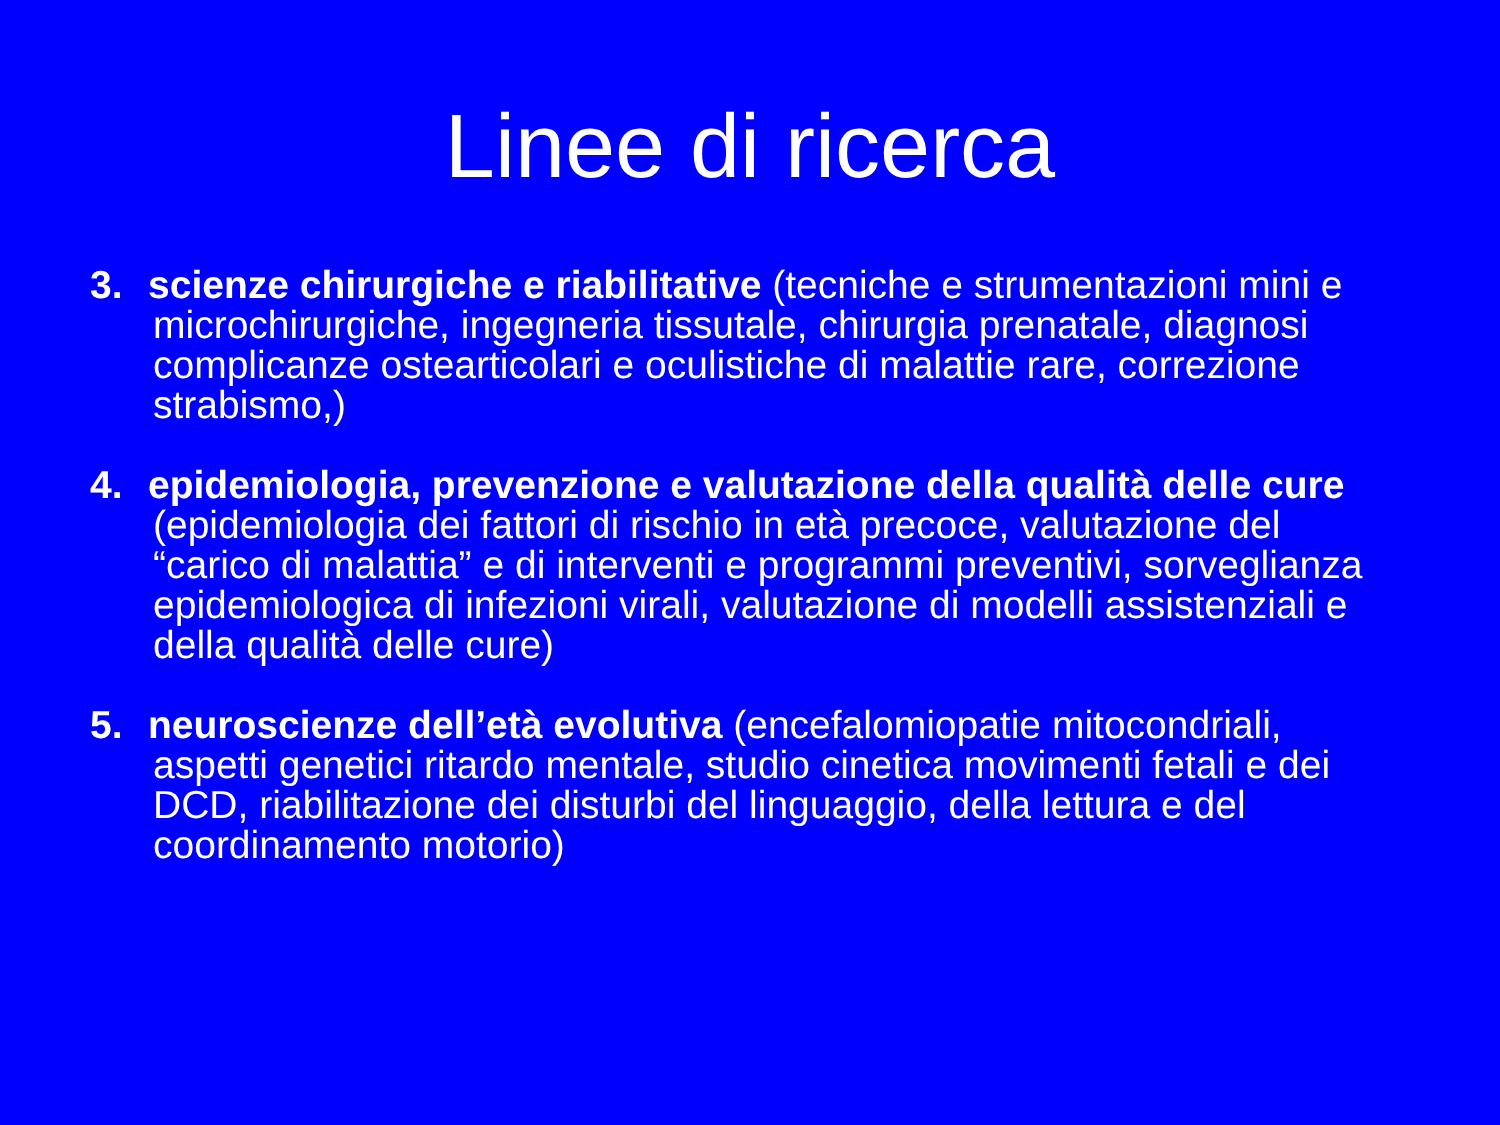Linee di ricerca
3. scienze chirurgiche e riabilitative (tecniche e strumentazioni mini e microchirurgiche, ingegneria tissutale, chirurgia prenatale, diagnosi complicanze ostearticolari e oculistiche di malattie rare, correzione strabismo,)
4. epidemiologia, prevenzione e valutazione della qualità delle cure (epidemiologia dei fattori di rischio in età precoce, valutazione del “carico di malattia” e di interventi e programmi preventivi, sorveglianza epidemiologica di infezioni virali, valutazione di modelli assistenziali e della qualità delle cure)
5. neuroscienze dell’età evolutiva (encefalomiopatie mitocondriali, aspetti genetici ritardo mentale, studio cinetica movimenti fetali e dei DCD, riabilitazione dei disturbi del linguaggio, della lettura e del coordinamento motorio)